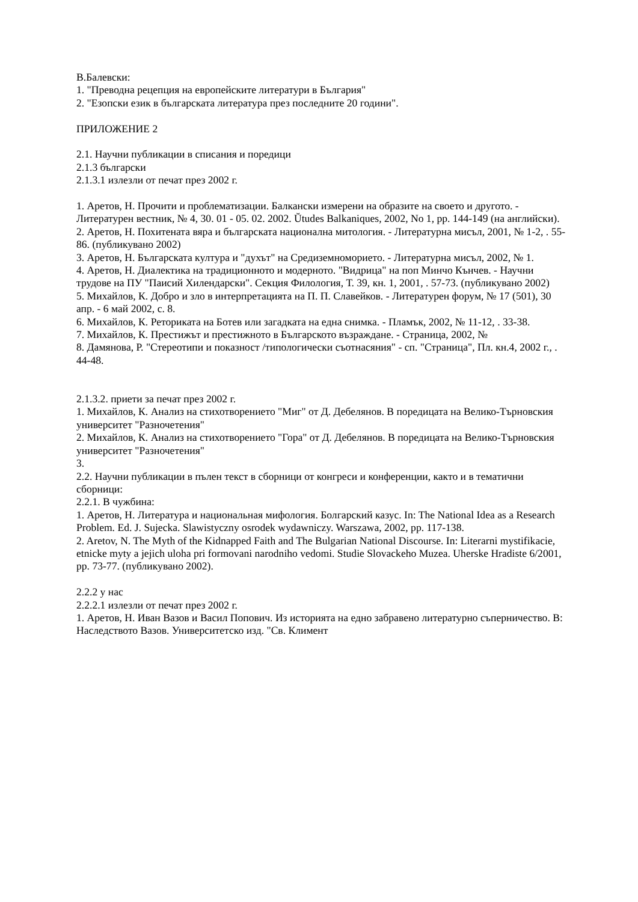В.Балевски:
1. "Преводна рецепция на европейските литератури в България"
2. "Езопски език в българската литература през последните 20 години".
ПРИЛОЖЕНИЕ 2
2.1. Научни публикации в списания и поредици
2.1.3 български
2.1.3.1 излезли от печат през 2002 г.
1. Аретов, Н. Прочити и проблематизации. Балкански измерени на образите на своето и другото. - Литературен вестник, № 4, 30. 01 - 05. 02. 2002. Ŭtudes Balkaniques, 2002, No 1, pp. 144-149 (на английски).
2. Аретов, Н. Похитената вяра и българската национална митология. - Литературна мисъл, 2001, № 1-2, . 55-86. (публикувано 2002)
3. Аретов, Н. Българската култура и "духът" на Средиземноморието. - Литературна мисъл, 2002, № 1.
4. Аретов, Н. Диалектика на традиционното и модерното. "Видрица" на поп Минчо Кънчев. - Научни трудове на ПУ "Паисий Хилендарски". Секция Филология, Т. 39, кн. 1, 2001, . 57-73. (публикувано 2002)
5. Михайлов, К. Добро и зло в интерпретацията на П. П. Славейков. - Литературен форум, № 17 (501), 30 апр. - 6 май 2002, с. 8.
6. Михайлов, К. Реториката на Ботев или загадката на една снимка. - Пламък, 2002, № 11-12, . 33-38.
7. Михайлов, К. Престижът и престижното в Българското възраждане. - Страница, 2002, №
8. Дамянова, Р. "Стереотипи и показност /типологически съотнасяния" - сп. "Страница", Пл. кн.4, 2002 г., . 44-48.
2.1.3.2. приети за печат през 2002 г.
1. Михайлов, К. Анализ на стихотворението "Миг" от Д. Дебелянов. В поредицата на Велико-Търновския университет "Разночетения"
2. Михайлов, К. Анализ на стихотворението "Гора" от Д. Дебелянов. В поредицата на Велико-Търновския университет "Разночетения"
3.
2.2. Научни публикации в пълен текст в сборници от конгреси и конференции, както и в тематични сборници:
2.2.1. В чужбина:
1. Аретов, Н. Литература и национальная мифология. Болгарский казус. In: The National Idea as a Research Problem. Ed. J. Sujecka. Slawistyczny osrodek wydawniczy. Warszawa, 2002, pp. 117-138.
2. Aretov, N. The Myth of the Kidnapped Faith and The Bulgarian National Discourse. In: Literarni mystifikacie, etnicke myty a jejich uloha pri formovani narodniho vedomi. Studie Slovackeho Muzea. Uherske Hradiste 6/2001, pp. 73-77. (публикувано 2002).
2.2.2 у нас
2.2.2.1 излезли от печат през 2002 г.
1. Аретов, Н. Иван Вазов и Васил Попович. Из историята на едно забравено литературно съперничество. В: Наследството Вазов. Университетско изд. "Св. Климент